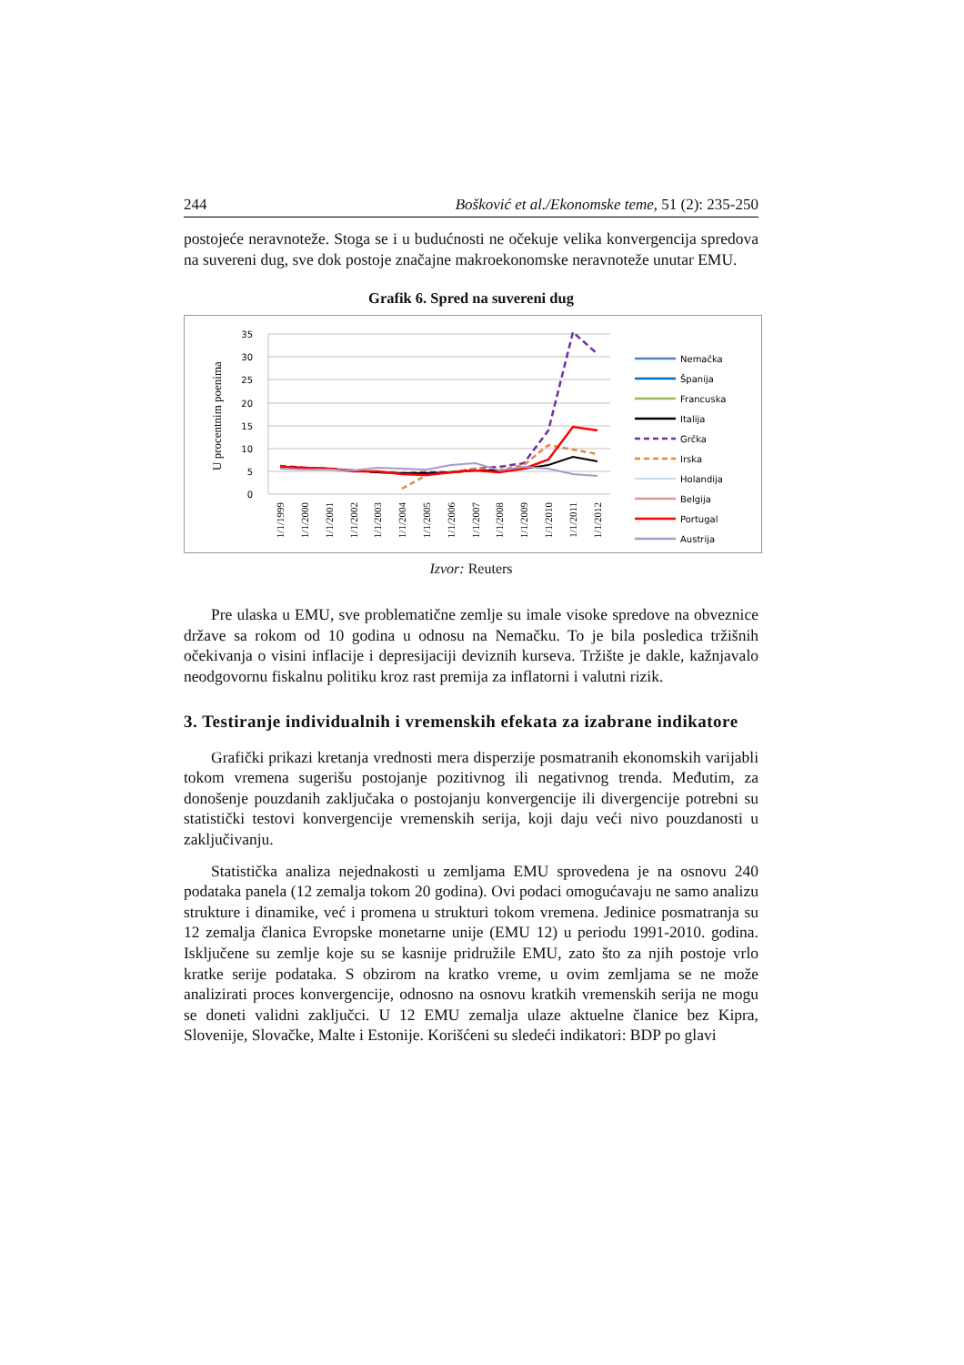244 Bošković et al./Ekonomske teme, 51 (2): 235-250
postojeće neravnoteže. Stoga se i u budućnosti ne očekuje velika konvergencija spredova na suvereni dug, sve dok postoje značajne makroekonomske neravnoteže unutar EMU.
Grafik 6. Spred na suvereni dug
U procentnim poenima
35
30
25
20
15
10
5
0
1/1/1999
1/1/2000
1/1/2001
1/1/2002
1/1/2003
1/1/2004
1/1/2005
1/1/2006
1/1/2007
1/1/2008
1/1/2009
1/1/2010
1/1/2011
1/1/2012
Nemačka
Španija
Francuska
Italija
Grčka
Irska
Holandija
Belgija
Portugal
Austrija
Izvor: Reuters
Pre ulaska u EMU, sve problematične zemlje su imale visoke spredove na obveznice države sa rokom od 10 godina u odnosu na Nemačku. To je bila posledica tržišnih očekivanja o visini inflacije i depresijaciji deviznih kurseva. Tržište je dakle, kažnjavalo neodgovornu fiskalnu politiku kroz rast premija za inflatorni i valutni rizik.
3. Testiranje individualnih i vremenskih efekata za izabrane indikatore
Grafički prikazi kretanja vrednosti mera disperzije posmatranih ekonomskih varijabli tokom vremena sugerišu postojanje pozitivnog ili negativnog trenda. Međutim, za donošenje pouzdanih zaključaka o postojanju konvergencije ili divergencije potrebni su statistički testovi konvergencije vremenskih serija, koji daju veći nivo pouzdanosti u zaključivanju.
Statistička analiza nejednakosti u zemljama EMU sprovedena je na osnovu 240 podataka panela (12 zemalja tokom 20 godina). Ovi podaci omogućavaju ne samo analizu strukture i dinamike, već i promena u strukturi tokom vremena. Jedinice posmatranja su 12 zemalja članica Evropske monetarne unije (EMU 12) u periodu 1991-2010. godina. Isključene su zemlje koje su se kasnije pridružile EMU, zato što za njih postoje vrlo kratke serije podataka. S obzirom na kratko vreme, u ovim zemljama se ne može analizirati proces konvergencije, odnosno na osnovu kratkih vremenskih serija ne mogu se doneti validni zaključci. U 12 EMU zemalja ulaze aktuelne članice bez Kipra, Slovenije, Slovačke, Malte i Estonije. Korišćeni su sledeći indikatori: BDP po glavi